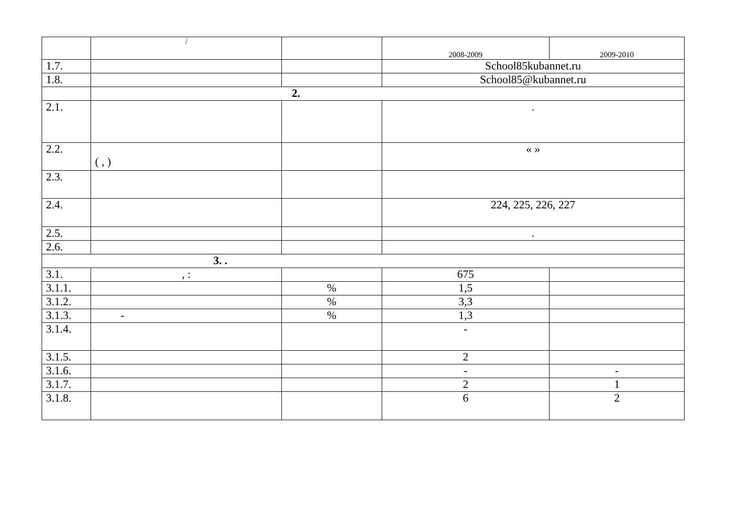| | / | | 2008-2009 | 2009-2010 |
| --- | --- | --- | --- | --- |
| 1.7. | | | School85kubannet.ru | |
| 1.8. | | | School85@kubannet.ru | |
| | 2. | | | |
| 2.1. | | | . | |
| 2.2. | ( , ) | | « » | |
| 2.3. | | | | |
| 2.4. | | | 224, 225, 226, 227 | |
| 2.5. | | | . | |
| 2.6. | | | | |
| 3. . | | | | |
| 3.1. | , : | | 675 | |
| 3.1.1. | | % | 1,5 | |
| 3.1.2. | | % | 3,3 | |
| 3.1.3. | - | % | 1,3 | |
| 3.1.4. | | | - | |
| 3.1.5. | | | 2 | |
| 3.1.6. | | | - | - |
| 3.1.7. | | | 2 | 1 |
| 3.1.8. | | | 6 | 2 |